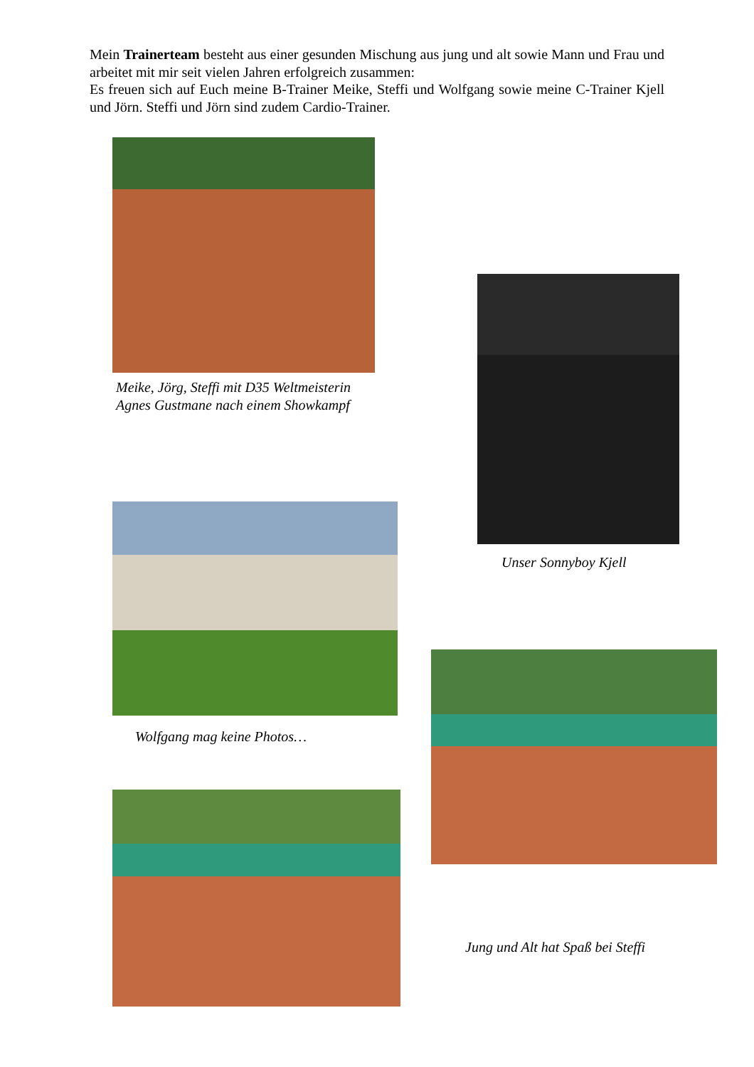Mein Trainerteam besteht aus einer gesunden Mischung aus jung und alt sowie Mann und Frau und arbeitet mit mir seit vielen Jahren erfolgreich zusammen:
Es freuen sich auf Euch meine B-Trainer Meike, Steffi und Wolfgang sowie meine C-Trainer Kjell und Jörn. Steffi und Jörn sind zudem Cardio-Trainer.
Meike, Jörg, Steffi mit D35 Weltmeisterin
Agnes Gustmane nach einem Showkampf
Unser Sonnyboy Kjell
Wolfgang mag keine Photos…
Jung und Alt hat Spaß bei Steffi